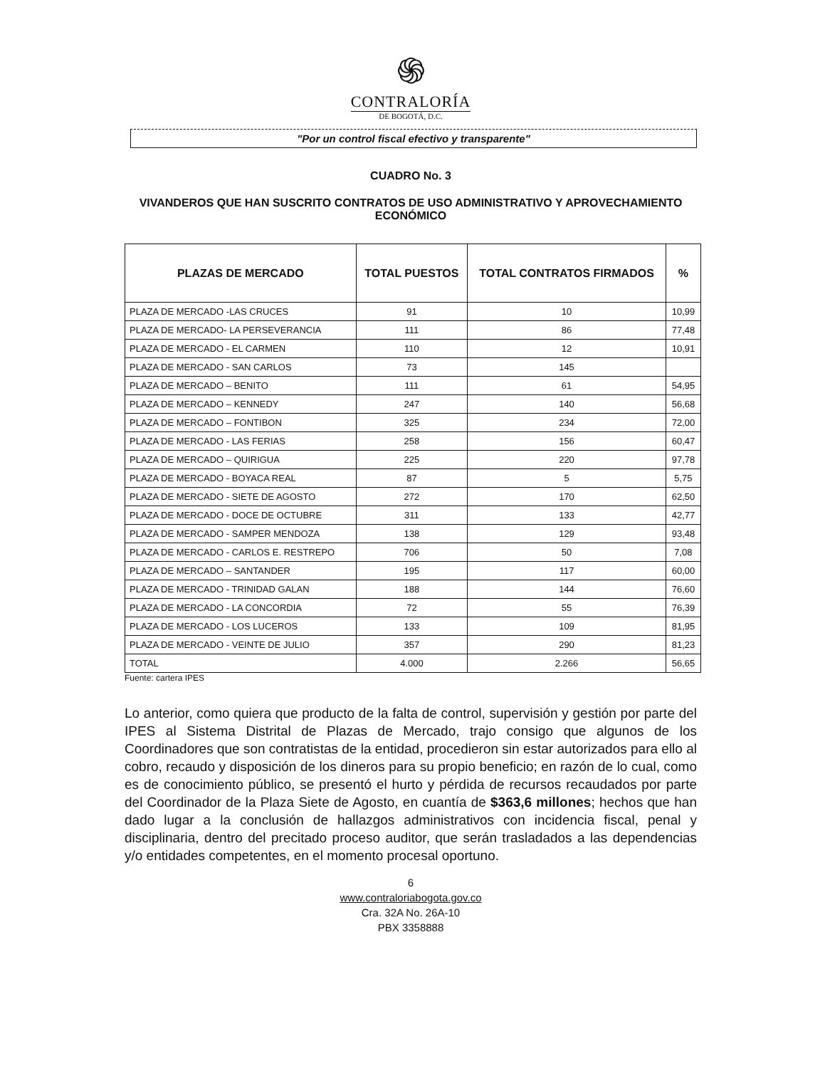֍
CONTRALORÍA
DE BOGOTÁ, D.C.
"Por un control fiscal efectivo y transparente"
CUADRO No. 3
VIVANDEROS QUE HAN SUSCRITO CONTRATOS DE USO ADMINISTRATIVO Y APROVECHAMIENTO ECONÓMICO
| PLAZAS DE MERCADO | TOTAL PUESTOS | TOTAL CONTRATOS FIRMADOS | % |
| --- | --- | --- | --- |
| PLAZA DE MERCADO -LAS CRUCES | 91 | 10 | 10,99 |
| PLAZA DE MERCADO- LA PERSEVERANCIA | 111 | 86 | 77,48 |
| PLAZA DE MERCADO - EL CARMEN | 110 | 12 | 10,91 |
| PLAZA DE MERCADO - SAN CARLOS | 73 | 145 | |
| PLAZA DE MERCADO – BENITO | 111 | 61 | 54,95 |
| PLAZA DE MERCADO – KENNEDY | 247 | 140 | 56,68 |
| PLAZA DE MERCADO – FONTIBON | 325 | 234 | 72,00 |
| PLAZA DE MERCADO - LAS FERIAS | 258 | 156 | 60,47 |
| PLAZA DE MERCADO – QUIRIGUA | 225 | 220 | 97,78 |
| PLAZA DE MERCADO - BOYACA REAL | 87 | 5 | 5,75 |
| PLAZA DE MERCADO - SIETE DE AGOSTO | 272 | 170 | 62,50 |
| PLAZA DE MERCADO - DOCE DE OCTUBRE | 311 | 133 | 42,77 |
| PLAZA DE MERCADO - SAMPER MENDOZA | 138 | 129 | 93,48 |
| PLAZA DE MERCADO - CARLOS E. RESTREPO | 706 | 50 | 7,08 |
| PLAZA DE MERCADO – SANTANDER | 195 | 117 | 60,00 |
| PLAZA DE MERCADO - TRINIDAD GALAN | 188 | 144 | 76,60 |
| PLAZA DE MERCADO - LA CONCORDIA | 72 | 55 | 76,39 |
| PLAZA DE MERCADO - LOS LUCEROS | 133 | 109 | 81,95 |
| PLAZA DE MERCADO - VEINTE DE JULIO | 357 | 290 | 81,23 |
| TOTAL | 4.000 | 2.266 | 56,65 |
Fuente: cartera IPES
Lo anterior, como quiera que producto de la falta de control, supervisión y gestión por parte del IPES al Sistema Distrital de Plazas de Mercado, trajo consigo que algunos de los Coordinadores que son contratistas de la entidad, procedieron sin estar autorizados para ello al cobro, recaudo y disposición de los dineros para su propio beneficio; en razón de lo cual, como es de conocimiento público, se presentó el hurto y pérdida de recursos recaudados por parte del Coordinador de la Plaza Siete de Agosto, en cuantía de $363,6 millones; hechos que han dado lugar a la conclusión de hallazgos administrativos con incidencia fiscal, penal y disciplinaria, dentro del precitado proceso auditor, que serán trasladados a las dependencias y/o entidades competentes, en el momento procesal oportuno.
6
www.contraloriabogota.gov.co
Cra. 32A No. 26A-10
PBX 3358888